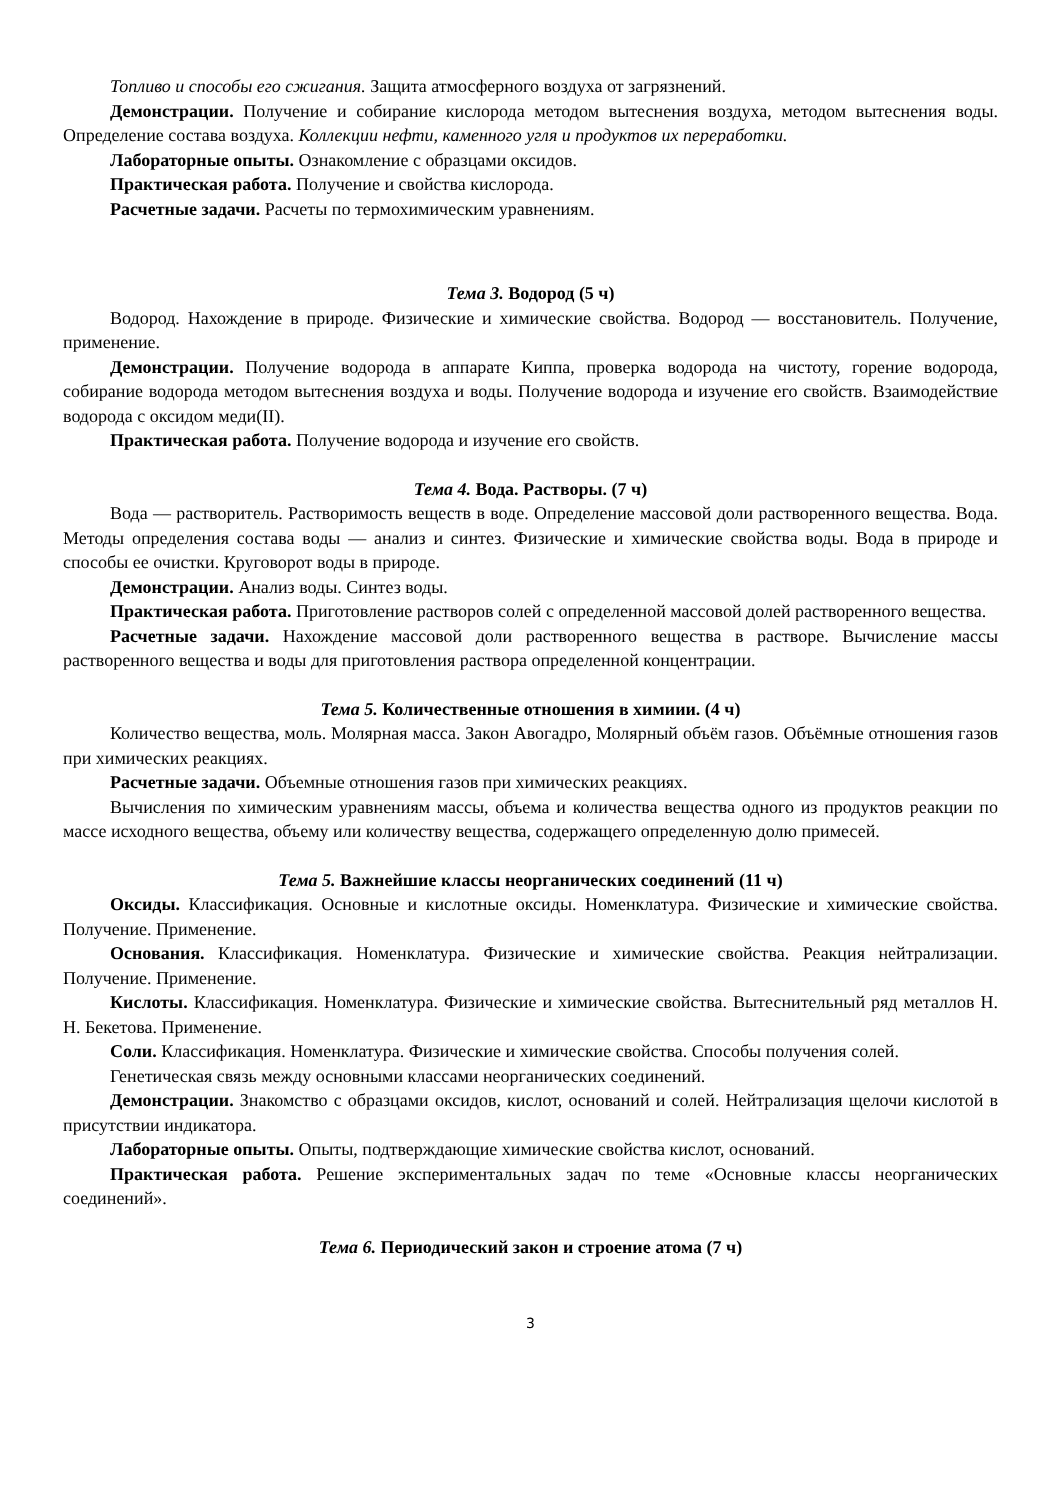Топливо и способы его сжигания. Защита атмосферного воздуха от загрязнений.
Демонстрации. Получение и собирание кислорода методом вытеснения воздуха, методом вытеснения воды. Определение состава воздуха. Коллекции нефти, каменного угля и продуктов их переработки.
Лабораторные опыты. Ознакомление с образцами оксидов.
Практическая работа. Получение и свойства кислорода.
Расчетные задачи. Расчеты по термохимическим уравнениям.
Тема 3. Водород (5 ч)
Водород. Нахождение в природе. Физические и химические свойства. Водород — восстановитель. Получение, применение.
Демонстрации. Получение водорода в аппарате Киппа, проверка водорода на чистоту, горение водорода, собирание водорода методом вытеснения воздуха и воды. Получение водорода и изучение его свойств. Взаимодействие водорода с оксидом меди(II).
Практическая работа. Получение водорода и изучение его свойств.
Тема 4. Вода. Растворы. (7 ч)
Вода — растворитель. Растворимость веществ в воде. Определение массовой доли растворенного вещества. Вода. Методы определения состава воды — анализ и синтез. Физические и химические свойства воды. Вода в природе и способы ее очистки. Круговорот воды в природе.
Демонстрации. Анализ воды. Синтез воды.
Практическая работа. Приготовление растворов солей с определенной массовой долей растворенного вещества.
Расчетные задачи. Нахождение массовой доли растворенного вещества в растворе. Вычисление массы растворенного вещества и воды для приготовления раствора определенной концентрации.
Тема 5. Количественные отношения в химиии. (4 ч)
Количество вещества, моль. Молярная масса. Закон Авогадро, Молярный объём газов. Объёмные отношения газов при химических реакциях.
Расчетные задачи. Объемные отношения газов при химических реакциях.
Вычисления по химическим уравнениям массы, объема и количества вещества одного из продуктов реакции по массе исходного вещества, объему или количеству вещества, содержащего определенную долю примесей.
Тема 5. Важнейшие классы неорганических соединений (11 ч)
Оксиды. Классификация. Основные и кислотные оксиды. Номенклатура. Физические и химические свойства. Получение. Применение.
Основания. Классификация. Номенклатура. Физические и химические свойства. Реакция нейтрализации. Получение. Применение.
Кислоты. Классификация. Номенклатура. Физические и химические свойства. Вытеснительный ряд металлов Н. Н. Бекетова. Применение.
Соли. Классификация. Номенклатура. Физические и химические свойства. Способы получения солей.
Генетическая связь между основными классами неорганических соединений.
Демонстрации. Знакомство с образцами оксидов, кислот, оснований и солей. Нейтрализация щелочи кислотой в присутствии индикатора.
Лабораторные опыты. Опыты, подтверждающие химические свойства кислот, оснований.
Практическая работа. Решение экспериментальных задач по теме «Основные классы неорганических соединений».
Тема 6. Периодический закон и строение атома (7 ч)
3